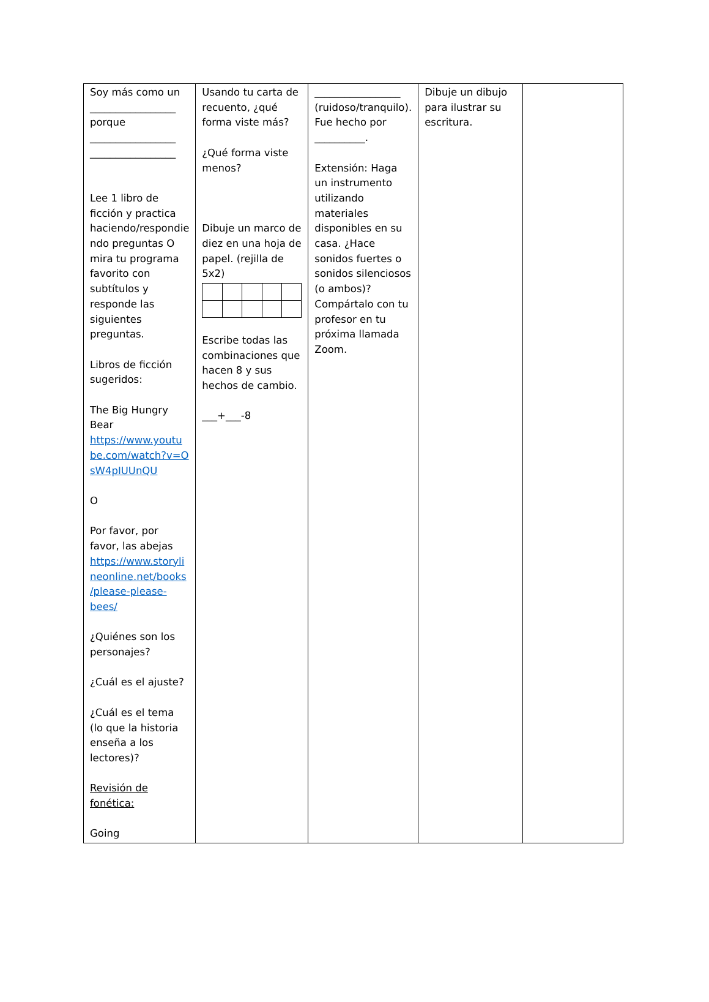| Soy más como un _________________ porque _________________ _________________ Lee 1 libro de ficción y practica haciendo/respondie ndo preguntas O mira tu programa favorito con subtítulos y responde las siguientes preguntas. Libros de ficción sugeridos: The Big Hungry Bear https://www.youtu be.com/watch?v=O sW4pIUUnQU O Por favor, por favor, las abejas https://www.storyli neonline.net/books /please-please-bees/ ¿Quiénes son los personajes? ¿Cuál es el ajuste? ¿Cuál es el tema (lo que la historia enseña a los lectores)? Revisión de fonética: Going | Usando tu carta de recuento, ¿qué forma viste más? ¿Qué forma viste menos? Dibuje un marco de diez en una hoja de papel. (rejilla de 5x2) Escribe todas las combinaciones que hacen 8 y sus hechos de cambio. ___+___-8 | _________________ (ruidoso/tranquilo). Fue hecho por __________. Extensión: Haga un instrumento utilizando materiales disponibles en su casa. ¿Hace sonidos fuertes o sonidos silenciosos (o ambos)? Compártalo con tu profesor en tu próxima llamada Zoom. | Dibuje un dibujo para ilustrar su escritura. | |